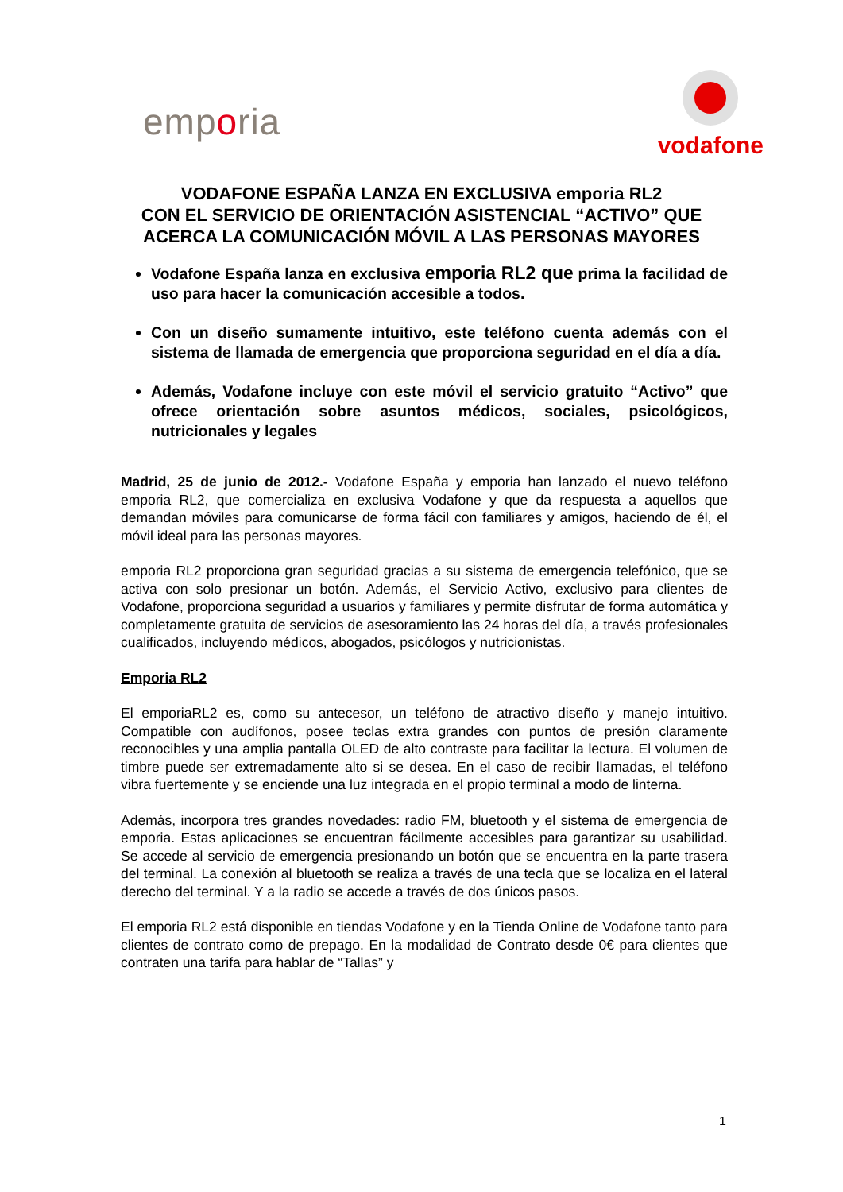emporia
vodafone
VODAFONE ESPAÑA LANZA EN EXCLUSIVA emporia RL2
CON EL SERVICIO DE ORIENTACIÓN ASISTENCIAL “ACTIVO” QUE ACERCA LA COMUNICACIÓN MÓVIL A LAS PERSONAS MAYORES
Vodafone España lanza en exclusiva emporia RL2 que prima la facilidad de uso para hacer la comunicación accesible a todos.
Con un diseño sumamente intuitivo, este teléfono cuenta además con el sistema de llamada de emergencia que proporciona seguridad en el día a día.
Además, Vodafone incluye con este móvil el servicio gratuito “Activo” que ofrece orientación sobre asuntos médicos, sociales, psicológicos, nutricionales y legales
Madrid, 25 de junio de 2012.- Vodafone España y emporia han lanzado el nuevo teléfono emporia RL2, que comercializa en exclusiva Vodafone y que da respuesta a aquellos que demandan móviles para comunicarse de forma fácil con familiares y amigos, haciendo de él, el móvil ideal para las personas mayores.
emporia RL2 proporciona gran seguridad gracias a su sistema de emergencia telefónico, que se activa con solo presionar un botón. Además, el Servicio Activo, exclusivo para clientes de Vodafone, proporciona seguridad a usuarios y familiares y permite disfrutar de forma automática y completamente gratuita de servicios de asesoramiento las 24 horas del día, a través profesionales cualificados, incluyendo médicos, abogados, psicólogos y nutricionistas.
Emporia RL2
El emporiaRL2 es, como su antecesor, un teléfono de atractivo diseño y manejo intuitivo. Compatible con audífonos, posee teclas extra grandes con puntos de presión claramente reconocibles y una amplia pantalla OLED de alto contraste para facilitar la lectura. El volumen de timbre puede ser extremadamente alto si se desea. En el caso de recibir llamadas, el teléfono vibra fuertemente y se enciende una luz integrada en el propio terminal a modo de linterna.
Además, incorpora tres grandes novedades: radio FM, bluetooth y el sistema de emergencia de emporia. Estas aplicaciones se encuentran fácilmente accesibles para garantizar su usabilidad. Se accede al servicio de emergencia presionando un botón que se encuentra en la parte trasera del terminal. La conexión al bluetooth se realiza a través de una tecla que se localiza en el lateral derecho del terminal. Y a la radio se accede a través de dos únicos pasos.
El emporia RL2 está disponible en tiendas Vodafone y en la Tienda Online de Vodafone tanto para clientes de contrato como de prepago. En la modalidad de Contrato desde 0€ para clientes que contraten una tarifa para hablar de “Tallas” y
1